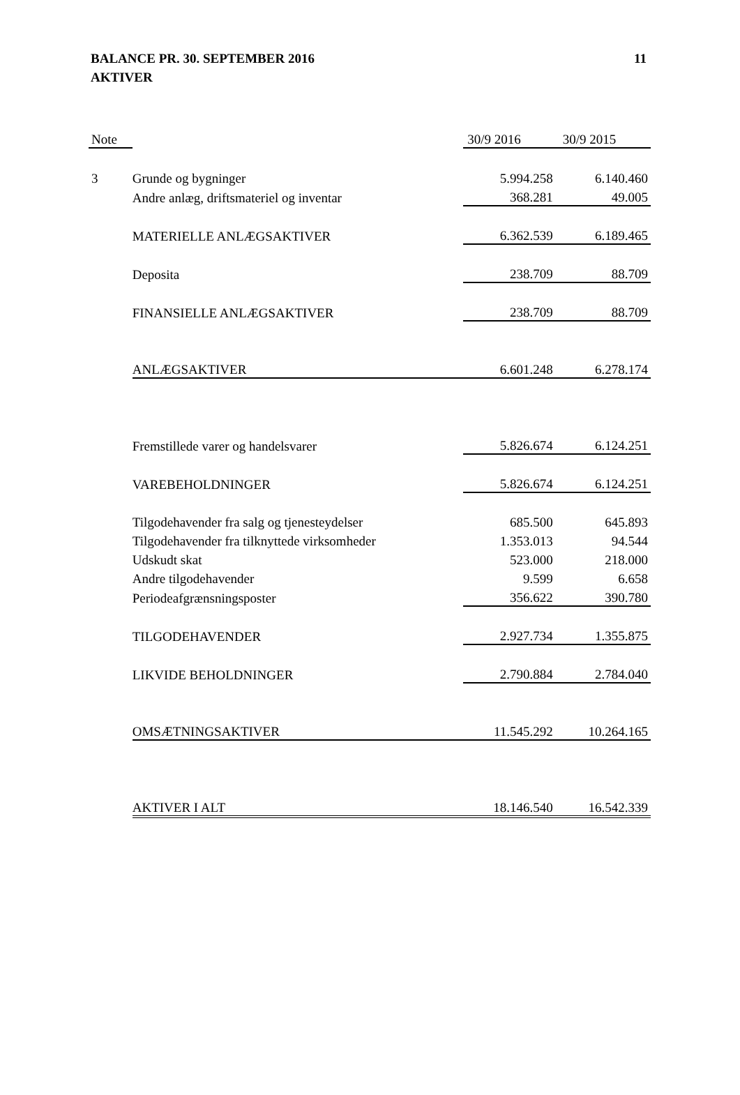BALANCE PR. 30. SEPTEMBER 2016
AKTIVER
11
| Note | | 30/9 2016 | 30/9 2015 |
| --- | --- | --- | --- |
| 3 | Grunde og bygninger | 5.994.258 | 6.140.460 |
| | Andre anlæg, driftsmateriel og inventar | 368.281 | 49.005 |
| | MATERIELLE ANLÆGSAKTIVER | 6.362.539 | 6.189.465 |
| | Deposita | 238.709 | 88.709 |
| | FINANSIELLE ANLÆGSAKTIVER | 238.709 | 88.709 |
| | ANLÆGSAKTIVER | 6.601.248 | 6.278.174 |
| | Fremstillede varer og handelsvarer | 5.826.674 | 6.124.251 |
| | VAREBEHOLDNINGER | 5.826.674 | 6.124.251 |
| | Tilgodehavender fra salg og tjenesteydelser | 685.500 | 645.893 |
| | Tilgodehavender fra tilknyttede virksomheder | 1.353.013 | 94.544 |
| | Udskudt skat | 523.000 | 218.000 |
| | Andre tilgodehavender | 9.599 | 6.658 |
| | Periodeafgrænsningsposter | 356.622 | 390.780 |
| | TILGODEHAVENDER | 2.927.734 | 1.355.875 |
| | LIKVIDE BEHOLDNINGER | 2.790.884 | 2.784.040 |
| | OMSÆTNINGSAKTIVER | 11.545.292 | 10.264.165 |
| | AKTIVER I ALT | 18.146.540 | 16.542.339 |